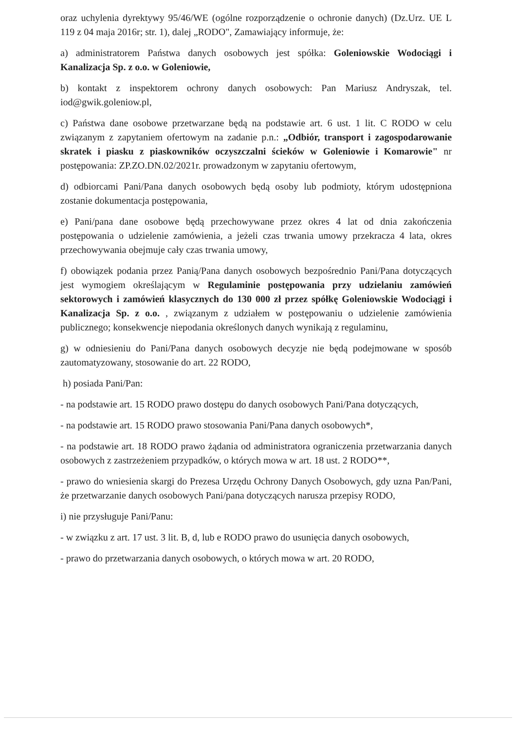oraz uchylenia dyrektywy 95/46/WE (ogólne rozporządzenie o ochronie danych) (Dz.Urz. UE L 119 z 04 maja 2016r; str. 1), dalej „RODO", Zamawiający informuje, że:
a) administratorem Państwa danych osobowych jest spółka: Goleniowskie Wodociągi i Kanalizacja Sp. z o.o. w Goleniowie,
b) kontakt z inspektorem ochrony danych osobowych: Pan Mariusz Andryszak, tel. iod@gwik.goleniow.pl,
c) Państwa dane osobowe przetwarzane będą na podstawie art. 6 ust. 1 lit. C RODO w celu związanym z zapytaniem ofertowym na zadanie p.n.: „Odbiór, transport i zagospodarowanie skratek i piasku z piaskowników oczyszczalni ścieków w Goleniowie i Komarowie" nr postępowania: ZP.ZO.DN.02/2021r. prowadzonym w zapytaniu ofertowym,
d) odbiorcami Pani/Pana danych osobowych będą osoby lub podmioty, którym udostępniona zostanie dokumentacja postępowania,
e) Pani/pana dane osobowe będą przechowywane przez okres 4 lat od dnia zakończenia postępowania o udzielenie zamówienia, a jeżeli czas trwania umowy przekracza 4 lata, okres przechowywania obejmuje cały czas trwania umowy,
f) obowiązek podania przez Panią/Pana danych osobowych bezpośrednio Pani/Pana dotyczących jest wymogiem określającym w Regulaminie postępowania przy udzielaniu zamówień sektorowych i zamówień klasycznych do 130 000 zł przez spółkę Goleniowskie Wodociągi i Kanalizacja Sp. z o.o. , związanym z udziałem w postępowaniu o udzielenie zamówienia publicznego; konsekwencje niepodania określonych danych wynikają z regulaminu,
g) w odniesieniu do Pani/Pana danych osobowych decyzje nie będą podejmowane w sposób zautomatyzowany, stosowanie do art. 22 RODO,
h) posiada Pani/Pan:
- na podstawie art. 15 RODO prawo dostępu do danych osobowych Pani/Pana dotyczących,
- na podstawie art. 15 RODO prawo stosowania Pani/Pana danych osobowych*,
- na podstawie art. 18 RODO prawo żądania od administratora ograniczenia przetwarzania danych osobowych z zastrzeżeniem przypadków, o których mowa w art. 18 ust. 2 RODO**,
- prawo do wniesienia skargi do Prezesa Urzędu Ochrony Danych Osobowych, gdy uzna Pan/Pani, że przetwarzanie danych osobowych Pani/pana dotyczących narusza przepisy RODO,
i) nie przysługuje Pani/Panu:
- w związku z art. 17 ust. 3 lit. B, d, lub e RODO prawo do usunięcia danych osobowych,
- prawo do przetwarzania danych osobowych, o których mowa w art. 20 RODO,